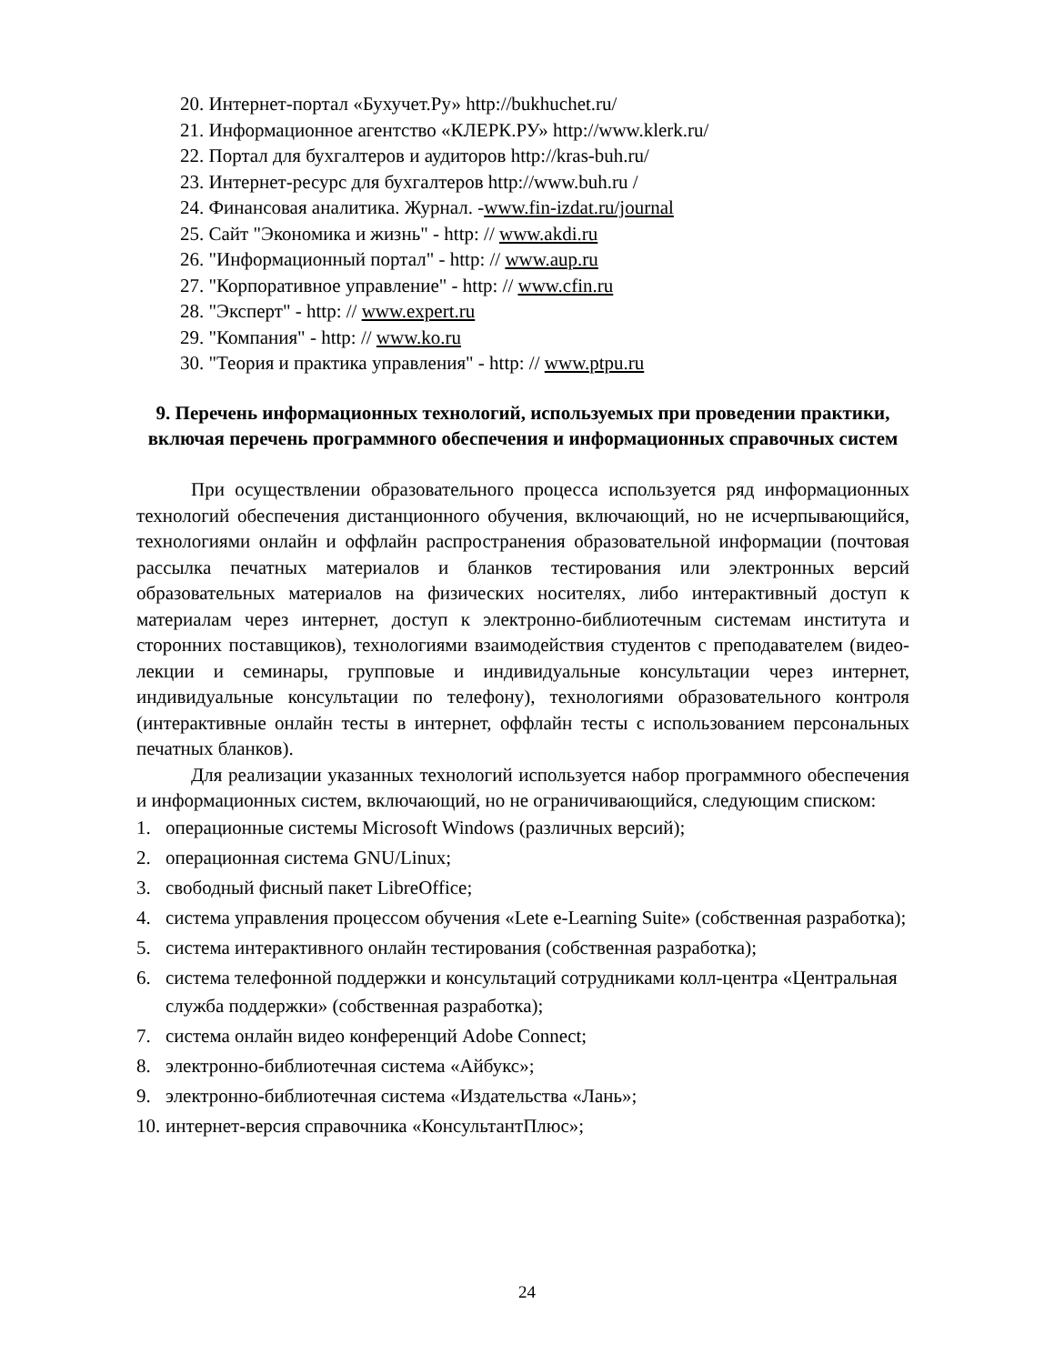20. Интернет-портал «Бухучет.Ру» http://bukhuchet.ru/
21. Информационное агентство «КЛЕРК.РУ» http://www.klerk.ru/
22. Портал для бухгалтеров и аудиторов http://kras-buh.ru/
23. Интернет-ресурс для бухгалтеров http://www.buh.ru /
24. Финансовая аналитика. Журнал. -www.fin-izdat.ru/journal
25. Сайт "Экономика и жизнь" - http: // www.akdi.ru
26. "Информационный портал" - http: // www.aup.ru
27. "Корпоративное управление" - http: // www.cfin.ru
28. "Эксперт" - http: // www.expert.ru
29. "Компания" - http: // www.ko.ru
30. "Теория и практика управления" - http: // www.ptpu.ru
9. Перечень информационных технологий, используемых при проведении практики, включая перечень программного обеспечения и информационных справочных систем
При осуществлении образовательного процесса используется ряд информационных технологий обеспечения дистанционного обучения, включающий, но не исчерпывающийся, технологиями онлайн и оффлайн распространения образовательной информации (почтовая рассылка печатных материалов и бланков тестирования или электронных версий образовательных материалов на физических носителях, либо интерактивный доступ к материалам через интернет, доступ к электронно-библиотечным системам института и сторонних поставщиков), технологиями взаимодействия студентов с преподавателем (видео-лекции и семинары, групповые и индивидуальные консультации через интернет, индивидуальные консультации по телефону), технологиями образовательного контроля (интерактивные онлайн тесты в интернет, оффлайн тесты с использованием персональных печатных бланков).
Для реализации указанных технологий используется набор программного обеспечения и информационных систем, включающий, но не ограничивающийся, следующим списком:
1. операционные системы Microsoft Windows (различных версий);
2. операционная система GNU/Linux;
3. свободный фисный пакет LibreOffice;
4. система управления процессом обучения «Lete e-Learning Suite» (собственная разработка);
5. система интерактивного онлайн тестирования (собственная разработка);
6. система телефонной поддержки и консультаций сотрудниками колл-центра «Центральная служба поддержки» (собственная разработка);
7. система онлайн видео конференций Adobe Connect;
8. электронно-библиотечная система «Айбукс»;
9. электронно-библиотечная система «Издательства «Лань»;
10. интернет-версия справочника «КонсультантПлюс»;
24